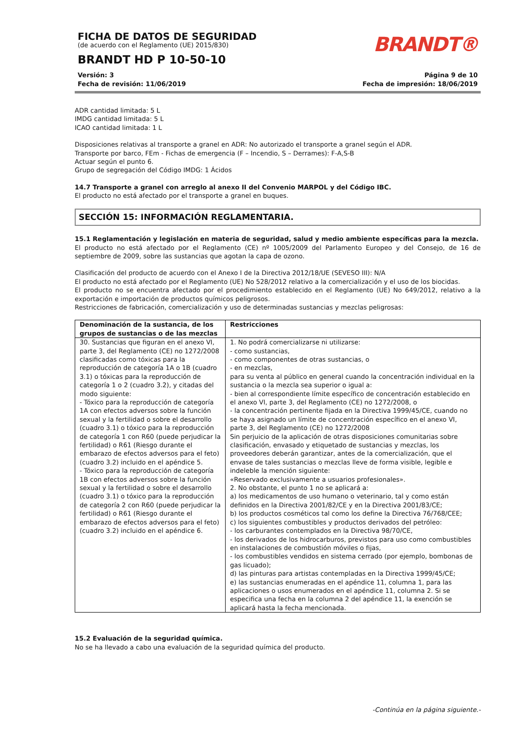FICHA DE DATOS DE SEGURIDAD
(de acuerdo con el Reglamento (UE) 2015/830)
BRANDT HD P 10-50-10
BRANDT®
Versión: 3
Fecha de revisión: 11/06/2019
Página 9 de 10
Fecha de impresión: 18/06/2019
ADR cantidad limitada: 5 L
IMDG cantidad limitada: 5 L
ICAO cantidad limitada: 1 L
Disposiciones relativas al transporte a granel en ADR: No autorizado el transporte a granel según el ADR.
Transporte por barco, FEm - Fichas de emergencia (F – Incendio, S – Derrames): F-A,S-B
Actuar según el punto 6.
Grupo de segregación del Código IMDG: 1 Ácidos
14.7 Transporte a granel con arreglo al anexo II del Convenio MARPOL y del Código IBC.
El producto no está afectado por el transporte a granel en buques.
SECCIÓN 15: INFORMACIÓN REGLAMENTARIA.
15.1 Reglamentación y legislación en materia de seguridad, salud y medio ambiente específicas para la mezcla.
El producto no está afectado por el Reglamento (CE) nº 1005/2009 del Parlamento Europeo y del Consejo, de 16 de septiembre de 2009, sobre las sustancias que agotan la capa de ozono.
Clasificación del producto de acuerdo con el Anexo I de la Directiva 2012/18/UE (SEVESO III): N/A
El producto no está afectado por el Reglamento (UE) No 528/2012 relativo a la comercialización y el uso de los biocidas.
El producto no se encuentra afectado por el procedimiento establecido en el Reglamento (UE) No 649/2012, relativo a la exportación e importación de productos químicos peligrosos.
Restricciones de fabricación, comercialización y uso de determinadas sustancias y mezclas peligrosas:
| Denominación de la sustancia, de los grupos de sustancias o de las mezclas | Restricciones |
| --- | --- |
| 30. Sustancias que figuran en el anexo VI, parte 3, del Reglamento (CE) no 1272/2008 clasificadas como tóxicas para la reproducción de categoría 1A o 1B (cuadro 3.1) o tóxicas para la reproducción de categoría 1 o 2 (cuadro 3.2), y citadas del modo siguiente: - Tóxico para la reproducción de categoría 1A con efectos adversos sobre la función sexual y la fertilidad o sobre el desarrollo (cuadro 3.1) o tóxico para la reproducción de categoría 1 con R60 (puede perjudicar la fertilidad) o R61 (Riesgo durante el embarazo de efectos adversos para el feto) (cuadro 3.2) incluido en el apéndice 5. - Tóxico para la reproducción de categoría 1B con efectos adversos sobre la función sexual y la fertilidad o sobre el desarrollo (cuadro 3.1) o tóxico para la reproducción de categoría 2 con R60 (puede perjudicar la fertilidad) o R61 (Riesgo durante el embarazo de efectos adversos para el feto) (cuadro 3.2) incluido en el apéndice 6. | 1. No podrá comercializarse ni utilizarse: - como sustancias, - como componentes de otras sustancias, o - en mezclas, para su venta al público en general cuando la concentración individual en la sustancia o la mezcla sea superior o igual a: - bien al correspondiente límite específico de concentración establecido en el anexo VI, parte 3, del Reglamento (CE) no 1272/2008, o - la concentración pertinente fijada en la Directiva 1999/45/CE, cuando no se haya asignado un límite de concentración específico en el anexo VI, parte 3, del Reglamento (CE) no 1272/2008 Sin perjuicio de la aplicación de otras disposiciones comunitarias sobre clasificación, envasado y etiquetado de sustancias y mezclas, los proveedores deberán garantizar, antes de la comercialización, que el envase de tales sustancias o mezclas lleve de forma visible, legible e indeleble la mención siguiente: «Reservado exclusivamente a usuarios profesionales». 2. No obstante, el punto 1 no se aplicará a: a) los medicamentos de uso humano o veterinario, tal y como están definidos en la Directiva 2001/82/CE y en la Directiva 2001/83/CE; b) los productos cosméticos tal como los define la Directiva 76/768/CEE; c) los siguientes combustibles y productos derivados del petróleo: - los carburantes contemplados en la Directiva 98/70/CE, - los derivados de los hidrocarburos, previstos para uso como combustibles en instalaciones de combustión móviles o fijas, - los combustibles vendidos en sistema cerrado (por ejemplo, bombonas de gas licuado); d) las pinturas para artistas contempladas en la Directiva 1999/45/CE; e) las sustancias enumeradas en el apéndice 11, columna 1, para las aplicaciones o usos enumerados en el apéndice 11, columna 2. Si se especifica una fecha en la columna 2 del apéndice 11, la exención se aplicará hasta la fecha mencionada. |
15.2 Evaluación de la seguridad química.
No se ha llevado a cabo una evaluación de la seguridad química del producto.
-Continúa en la página siguiente.-